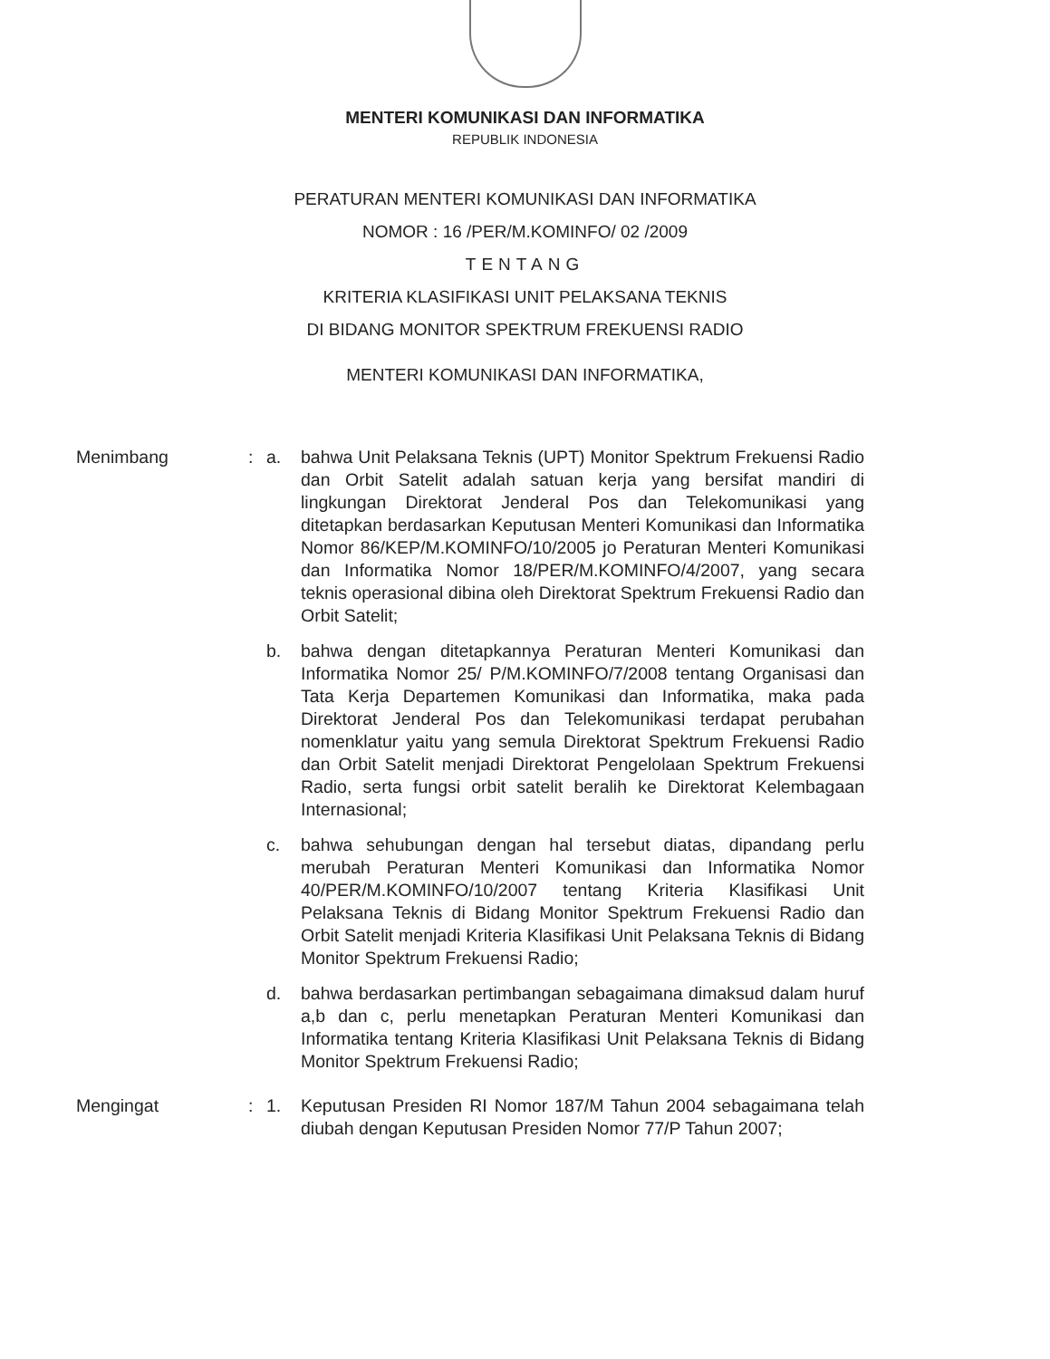MENTERI KOMUNIKASI DAN INFORMATIKA
REPUBLIK INDONESIA
PERATURAN MENTERI KOMUNIKASI DAN INFORMATIKA
NOMOR : 16 /PER/M.KOMINFO/ 02 /2009
TENTANG
KRITERIA KLASIFIKASI UNIT PELAKSANA TEKNIS
DI BIDANG MONITOR SPEKTRUM FREKUENSI RADIO
MENTERI KOMUNIKASI DAN INFORMATIKA,
Menimbang : a. bahwa Unit Pelaksana Teknis (UPT) Monitor Spektrum Frekuensi Radio dan Orbit Satelit adalah satuan kerja yang bersifat mandiri di lingkungan Direktorat Jenderal Pos dan Telekomunikasi yang ditetapkan berdasarkan Keputusan Menteri Komunikasi dan Informatika Nomor 86/KEP/M.KOMINFO/10/2005 jo Peraturan Menteri Komunikasi dan Informatika Nomor 18/PER/M.KOMINFO/4/2007, yang secara teknis operasional dibina oleh Direktorat Spektrum Frekuensi Radio dan Orbit Satelit;
b. bahwa dengan ditetapkannya Peraturan Menteri Komunikasi dan Informatika Nomor 25/ P/M.KOMINFO/7/2008 tentang Organisasi dan Tata Kerja Departemen Komunikasi dan Informatika, maka pada Direktorat Jenderal Pos dan Telekomunikasi terdapat perubahan nomenklatur yaitu yang semula Direktorat Spektrum Frekuensi Radio dan Orbit Satelit menjadi Direktorat Pengelolaan Spektrum Frekuensi Radio, serta fungsi orbit satelit beralih ke Direktorat Kelembagaan Internasional;
c. bahwa sehubungan dengan hal tersebut diatas, dipandang perlu merubah Peraturan Menteri Komunikasi dan Informatika Nomor 40/PER/M.KOMINFO/10/2007 tentang Kriteria Klasifikasi Unit Pelaksana Teknis di Bidang Monitor Spektrum Frekuensi Radio dan Orbit Satelit menjadi Kriteria Klasifikasi Unit Pelaksana Teknis di Bidang Monitor Spektrum Frekuensi Radio;
d. bahwa berdasarkan pertimbangan sebagaimana dimaksud dalam huruf a,b dan c, perlu menetapkan Peraturan Menteri Komunikasi dan Informatika tentang Kriteria Klasifikasi Unit Pelaksana Teknis di Bidang Monitor Spektrum Frekuensi Radio;
Mengingat : 1. Keputusan Presiden RI Nomor 187/M Tahun 2004 sebagaimana telah diubah dengan Keputusan Presiden Nomor 77/P Tahun 2007;